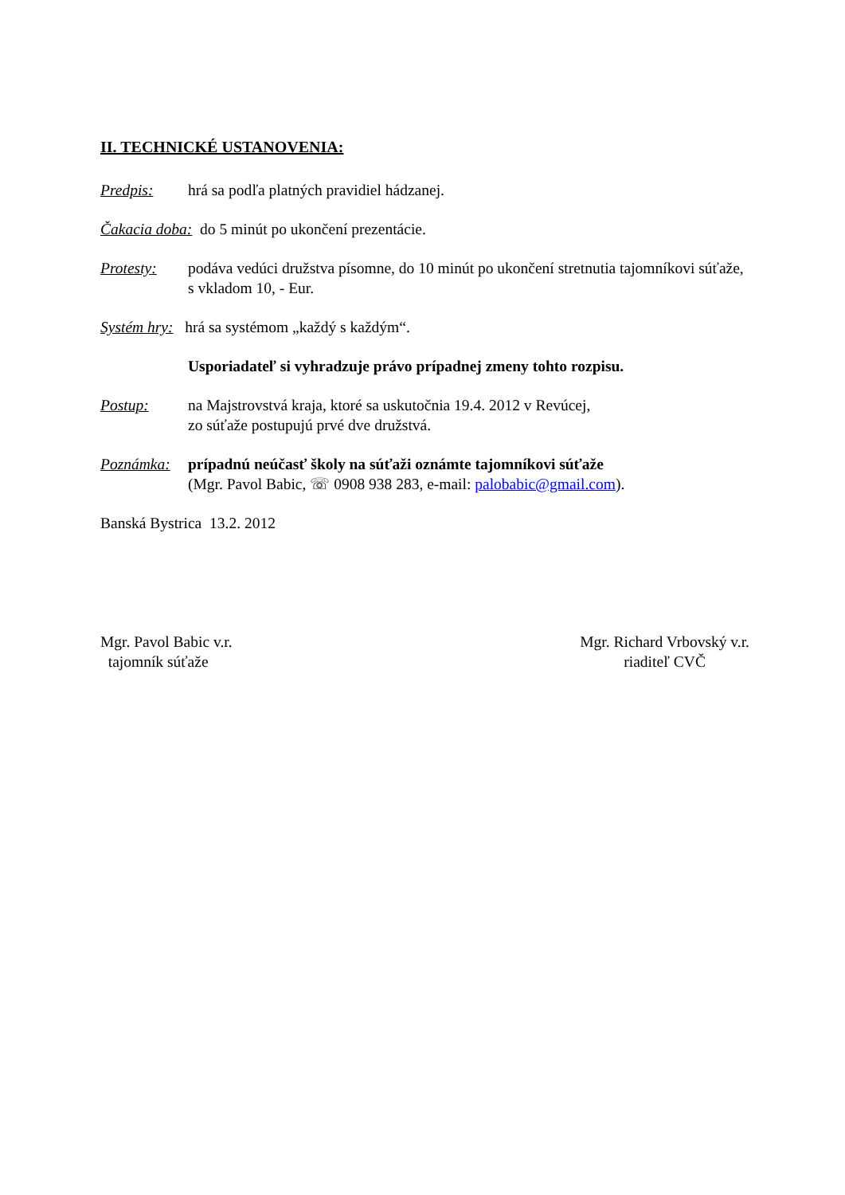II. TECHNICKÉ USTANOVENIA:
Predpis: hrá sa podľa platných pravidiel hádzanej.
Čakacia doba: do 5 minút po ukončení prezentácie.
Protesty: podáva vedúci družstva písomne, do 10 minút po ukončení stretnutia tajomníkovi súťaže, s vkladom 10, - Eur.
Systém hry: hrá sa systémom „každý s každým“.
Usporiadateľ si vyhradzuje právo prípadnej zmeny tohto rozpisu.
Postup: na Majstrovstvá kraja, ktoré sa uskutočnia 19.4. 2012 v Revúcej,
zo súťaže postupujú prvé dve družstvá.
Poznámka: prípadnú neúčasť školy na súťaži oznámte tajomníkovi súťaže
(Mgr. Pavol Babic, ☏ 0908 938 283, e-mail: palobabic@gmail.com).
Banská Bystrica 13.2. 2012
Mgr. Pavol Babic v.r.
tajomník súťaže
Mgr. Richard Vrbovský v.r.
riaditeľ CVČ